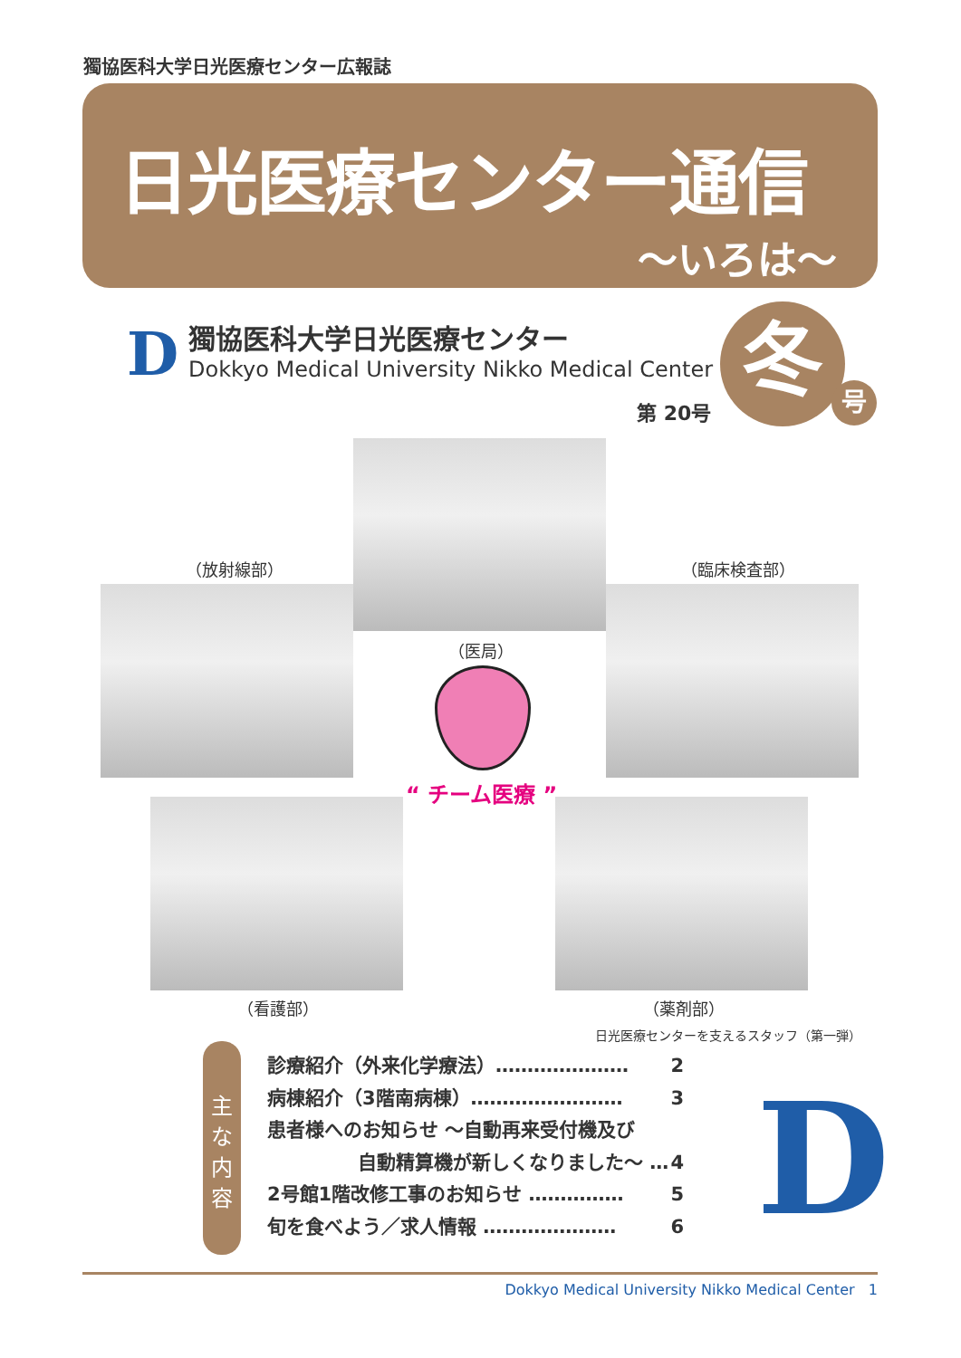獨協医科大学日光医療センター広報誌
日光医療センター通信
〜いろは〜
D
獨協医科大学日光医療センター
Dokkyo Medical University Nikko Medical Center
第 20号
冬 号
（放射線部） （臨床検査部）
（医局）
“ チーム医療 ”
（看護部） （薬剤部）
日光医療センターを支えるスタッフ（第一弾）
主
な
内
容
診療紹介（外来化学療法）………………… 2
病棟紹介（3階南病棟）…………………… 3
患者様へのお知らせ 〜自動再来受付機及び
自動精算機が新しくなりました〜 … 4
2号館1階改修工事のお知らせ …………… 5
旬を食べよう／求人情報 ………………… 6
D
Dokkyo Medical University Nikko Medical Center 1